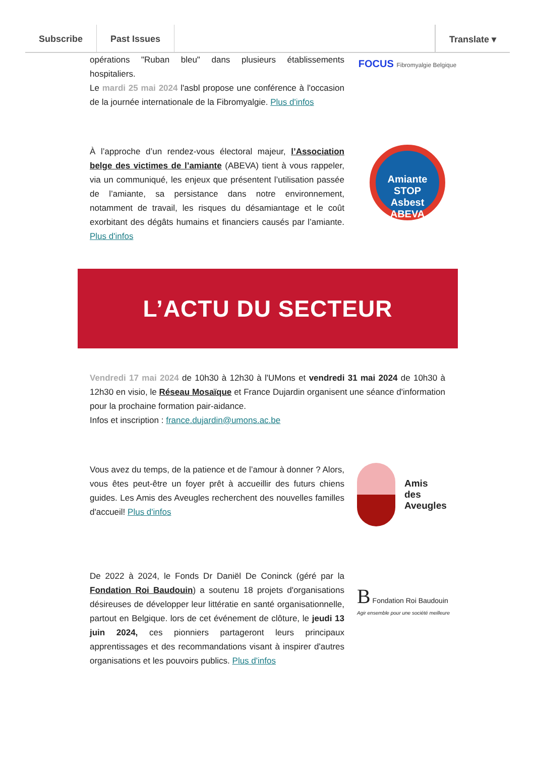Subscribe Past Issues Translate ▾
opérations "Ruban bleu" dans plusieurs établissements hospitaliers.
Le mardi 25 mai 2024 l'asbl propose une conférence à l'occasion de la journée internationale de la Fibromyalgie. Plus d'infos
FOCUS Fibromyalgie Belgique
À l’approche d’un rendez-vous électoral majeur, l’Association belge des victimes de l’amiante (ABEVA) tient à vous rappeler, via un communiqué, les enjeux que présentent l’utilisation passée de l’amiante, sa persistance dans notre environnement, notamment de travail, les risques du désamiantage et le coût exorbitant des dégâts humains et financiers causés par l’amiante. Plus d'infos
Amiante
STOP
Asbest
ABEVA
L’ACTU DU SECTEUR
Vendredi 17 mai 2024 de 10h30 à 12h30 à l'UMons et vendredi 31 mai 2024 de 10h30 à 12h30 en visio, le Réseau Mosaïque et France Dujardin organisent une séance d'information pour la prochaine formation pair-aidance.
Infos et inscription : france.dujardin@umons.ac.be
Vous avez du temps, de la patience et de l’amour à donner ? Alors, vous êtes peut-être un foyer prêt à accueillir des futurs chiens guides. Les Amis des Aveugles recherchent des nouvelles familles d'accueil! Plus d'infos
Amis
des
Aveugles
De 2022 à 2024, le Fonds Dr Daniël De Coninck (géré par la Fondation Roi Baudouin) a soutenu 18 projets d'organisations désireuses de développer leur littératie en santé organisationnelle, partout en Belgique. lors de cet événement de clôture, le jeudi 13 juin 2024, ces pionniers partageront leurs principaux apprentissages et des recommandations visant à inspirer d'autres organisations et les pouvoirs publics. Plus d'infos
B Fondation Roi Baudouin
Agir ensemble pour une société meilleure